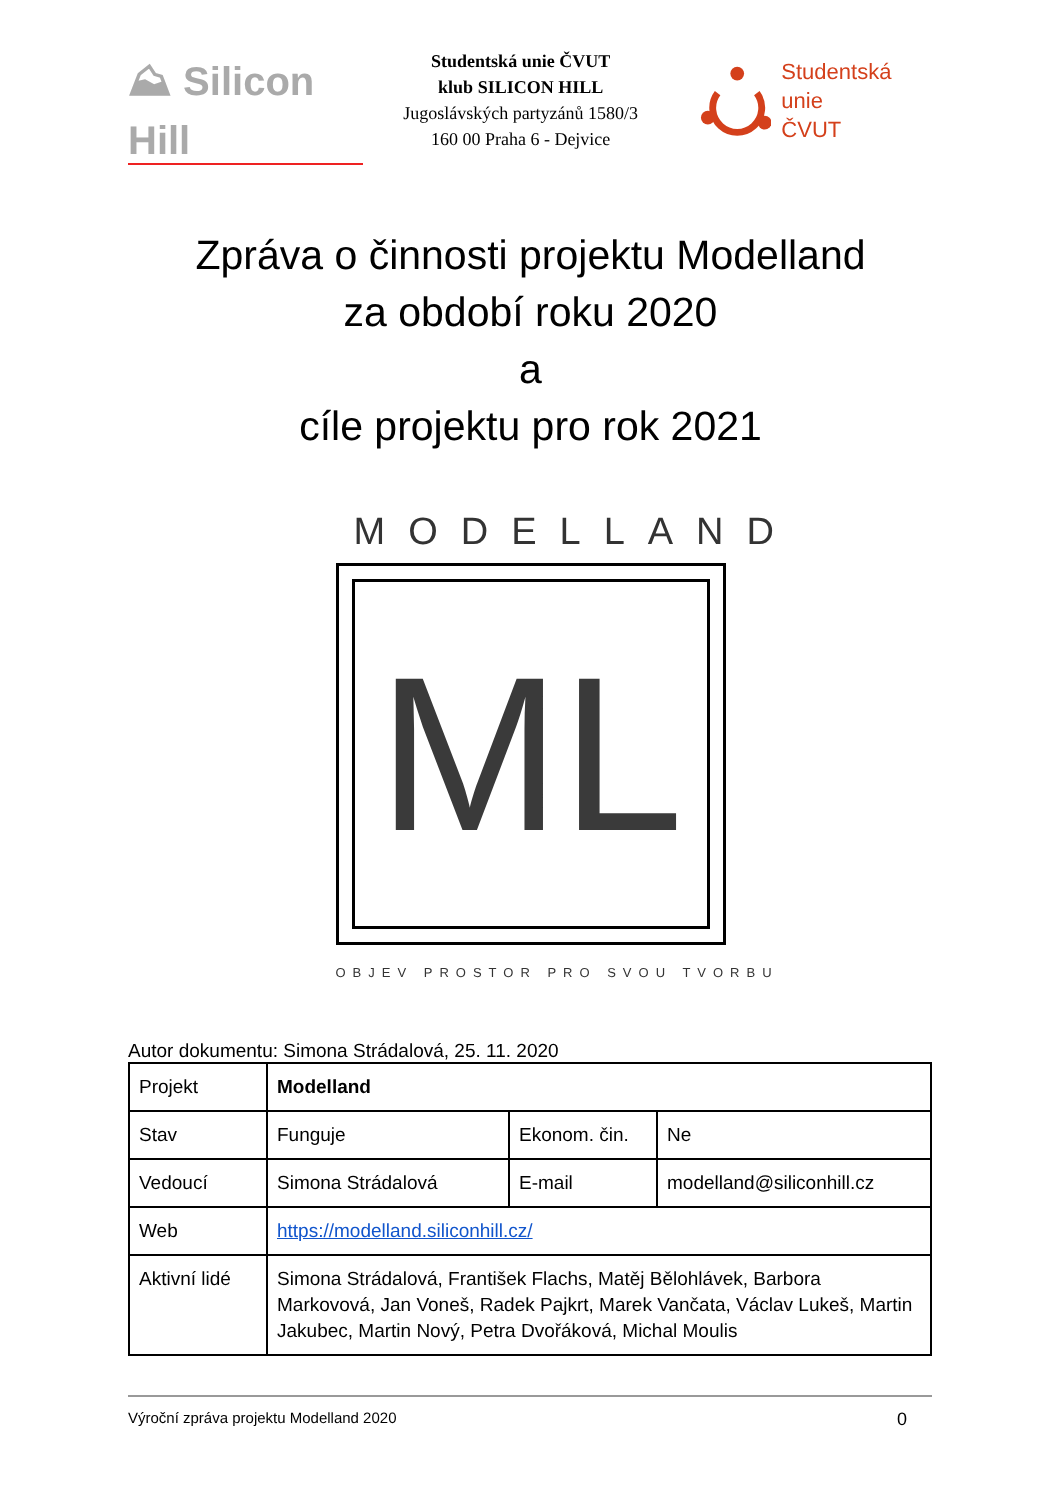⛰ Silicon Hill
Studentská unie ČVUT
klub SILICON HILL
Jugoslávských partyzánů 1580/3
160 00 Praha 6 - Dejvice
Studentská unie
ČVUT
Zpráva o činnosti projektu Modelland
za období roku 2020
a
cíle projektu pro rok 2021
MODELLAND
ML
OBJEV PROSTOR PRO SVOU TVORBU
Autor dokumentu: Simona Strádalová, 25. 11. 2020
| Projekt | Modelland | | |
| Stav | Funguje | Ekonom. čin. | Ne |
| Vedoucí | Simona Strádalová | E-mail | modelland@siliconhill.cz |
| Web | https://modelland.siliconhill.cz/ | | |
| Aktivní lidé | Simona Strádalová, František Flachs, Matěj Bělohlávek, Barbora Markovová, Jan Voneš, Radek Pajkrt, Marek Vančata, Václav Lukeš, Martin Jakubec, Martin Nový, Petra Dvořáková, Michal Moulis | | |
Výroční zpráva projektu Modelland 2020 0